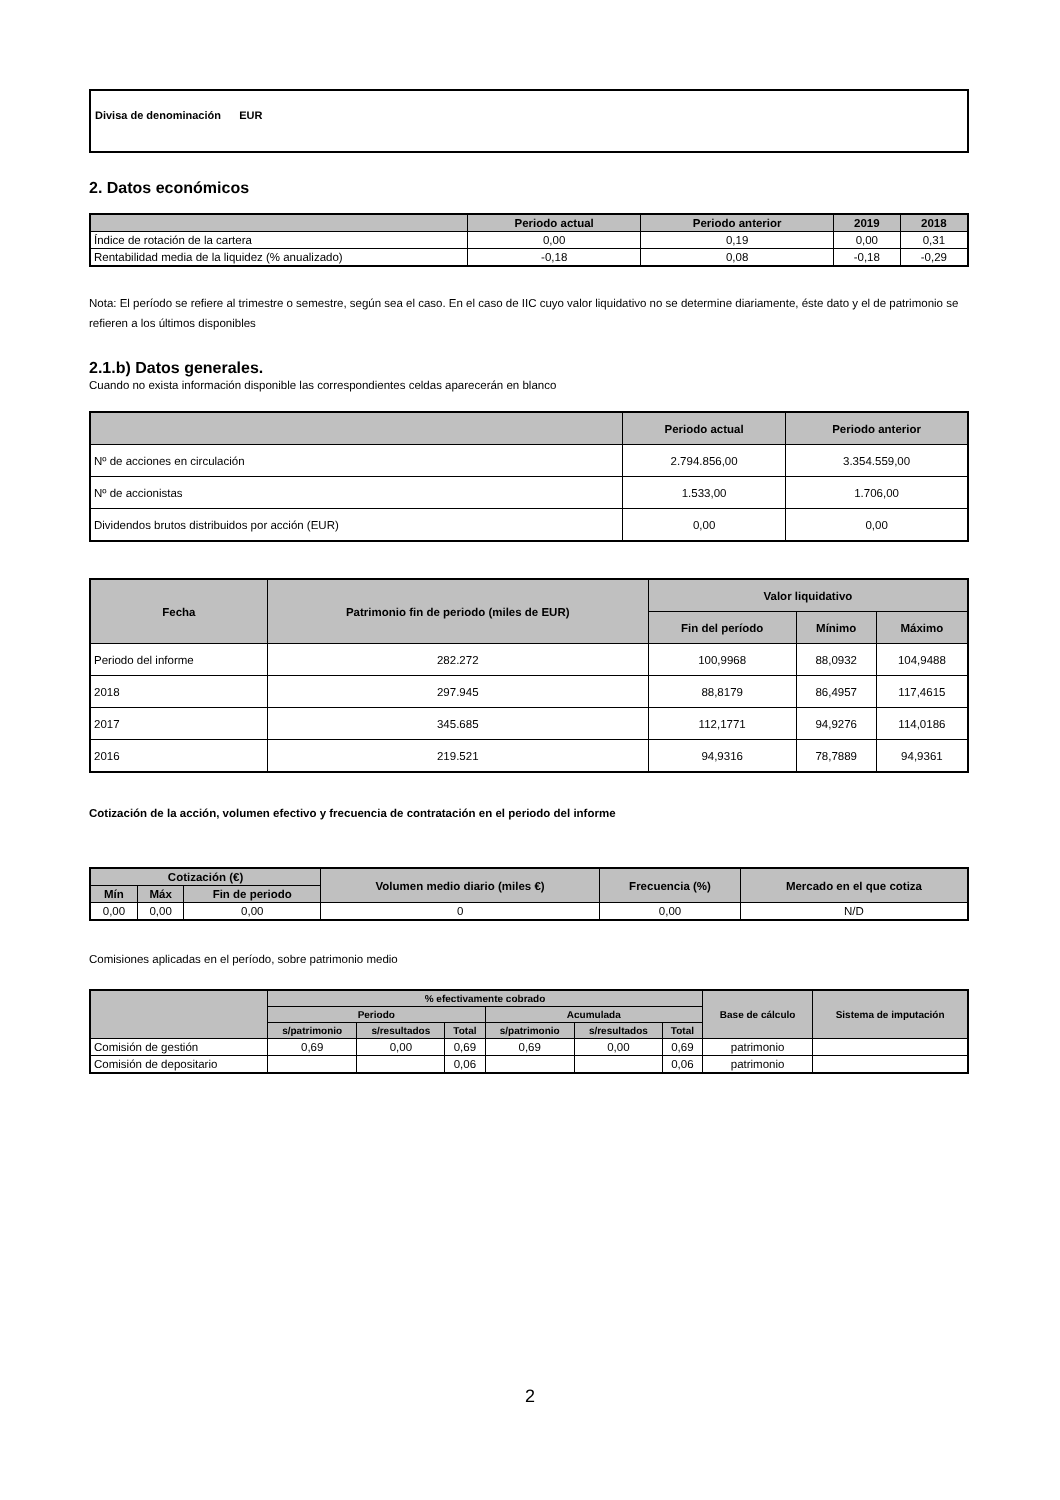Divisa de denominación EUR
2. Datos económicos
| | Periodo actual | Periodo anterior | 2019 | 2018 |
| --- | --- | --- | --- | --- |
| Índice de rotación de la cartera | 0,00 | 0,19 | 0,00 | 0,31 |
| Rentabilidad media de la liquidez (% anualizado) | -0,18 | 0,08 | -0,18 | -0,29 |
Nota: El período se refiere al trimestre o semestre, según sea el caso. En el caso de IIC cuyo valor liquidativo no se determine diariamente, éste dato y el de patrimonio se refieren a los últimos disponibles
2.1.b) Datos generales.
Cuando no exista información disponible las correspondientes celdas aparecerán en blanco
| | Periodo actual | Periodo anterior |
| --- | --- | --- |
| Nº de acciones en circulación | 2.794.856,00 | 3.354.559,00 |
| Nº de accionistas | 1.533,00 | 1.706,00 |
| Dividendos brutos distribuidos por acción (EUR) | 0,00 | 0,00 |
| Fecha | Patrimonio fin de periodo (miles de EUR) | Valor liquidativo | | |
| --- | --- | --- | --- | --- |
| | | Fin del período | Mínimo | Máximo |
| Periodo del informe | 282.272 | 100,9968 | 88,0932 | 104,9488 |
| 2018 | 297.945 | 88,8179 | 86,4957 | 117,4615 |
| 2017 | 345.685 | 112,1771 | 94,9276 | 114,0186 |
| 2016 | 219.521 | 94,9316 | 78,7889 | 94,9361 |
Cotización de la acción, volumen efectivo y frecuencia de contratación en el periodo del informe
| Cotización (€) | | | Volumen medio diario (miles €) | Frecuencia (%) | Mercado en el que cotiza |
| --- | --- | --- | --- | --- | --- |
| Mín | Máx | Fin de periodo | | | |
| 0,00 | 0,00 | 0,00 | 0 | 0,00 | N/D |
Comisiones aplicadas en el período, sobre patrimonio medio
| | % efectivamente cobrado | | | | | | Base de cálculo | Sistema de imputación |
| --- | --- | --- | --- | --- | --- | --- | --- | --- |
| | Periodo | | | Acumulada | | | | |
| | s/patrimonio | s/resultados | Total | s/patrimonio | s/resultados | Total | | |
| Comisión de gestión | 0,69 | 0,00 | 0,69 | 0,69 | 0,00 | 0,69 | patrimonio | |
| Comisión de depositario | | | 0,06 | | | 0,06 | patrimonio | |
2